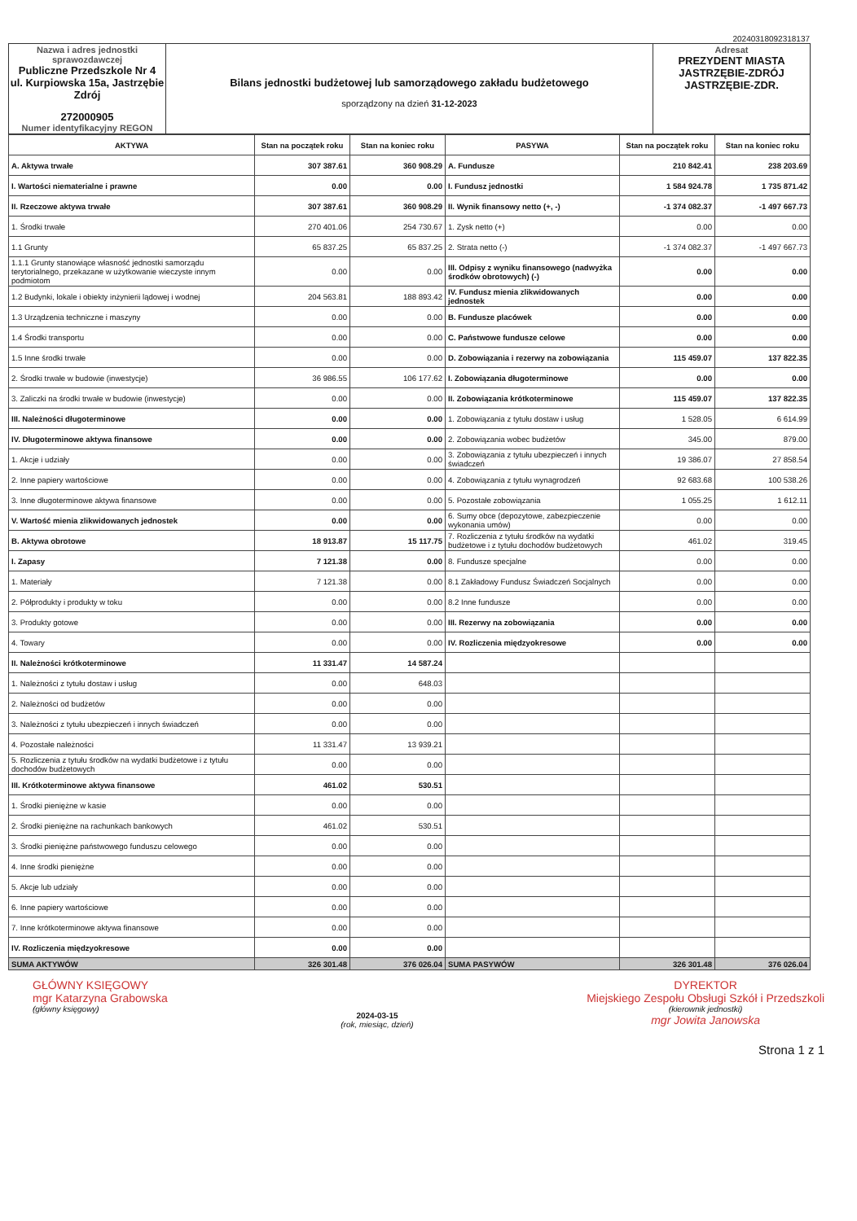20240318092318137
| Nazwa i adres jednostki sprawozdawczej Publiczne Przedszkole Nr 4 ul. Kurpiowska 15a, Jastrzębie Zdrój 272000905 Numer identyfikacyjny REGON | Bilans jednostki budżetowej lub samorządowego zakładu budżetowego sporządzony na dzień 31-12-2023 | Adresat PREZYDENT MIASTA JASTRZĘBIE-ZDRÓJ JASTRZĘBIE-ZDR. |
| AKTYWA | Stan na początek roku | Stan na koniec roku | PASYWA | Stan na początek roku | Stan na koniec roku |
| --- | --- | --- | --- | --- | --- |
| A. Aktywa trwałe | 307 387.61 | 360 908.29 | A. Fundusze | 210 842.41 | 238 203.69 |
| I. Wartości niematerialne i prawne | 0.00 | 0.00 | I. Fundusz jednostki | 1 584 924.78 | 1 735 871.42 |
| II. Rzeczowe aktywa trwałe | 307 387.61 | 360 908.29 | II. Wynik finansowy netto (+, -) | -1 374 082.37 | -1 497 667.73 |
| 1. Środki trwałe | 270 401.06 | 254 730.67 | 1. Zysk netto (+) | 0.00 | 0.00 |
| 1.1 Grunty | 65 837.25 | 65 837.25 | 2. Strata netto (-) | -1 374 082.37 | -1 497 667.73 |
| 1.1.1 Grunty stanowiące własność jednostki samorządu terytorialnego, przekazane w użytkowanie wieczyste innym podmiotom | 0.00 | 0.00 | III. Odpisy z wyniku finansowego (nadwyżka środków obrotowych) (-) | 0.00 | 0.00 |
| 1.2 Budynki, lokale i obiekty inżynierii lądowej i wodnej | 204 563.81 | 188 893.42 | IV. Fundusz mienia zlikwidowanych jednostek | 0.00 | 0.00 |
| 1.3 Urządzenia techniczne i maszyny | 0.00 | 0.00 | B. Fundusze placówek | 0.00 | 0.00 |
| 1.4 Środki transportu | 0.00 | 0.00 | C. Państwowe fundusze celowe | 0.00 | 0.00 |
| 1.5 Inne środki trwałe | 0.00 | 0.00 | D. Zobowiązania i rezerwy na zobowiązania | 115 459.07 | 137 822.35 |
| 2. Środki trwałe w budowie (inwestycje) | 36 986.55 | 106 177.62 | I. Zobowiązania długoterminowe | 0.00 | 0.00 |
| 3. Zaliczki na środki trwałe w budowie (inwestycje) | 0.00 | 0.00 | II. Zobowiązania krótkoterminowe | 115 459.07 | 137 822.35 |
| III. Należności długoterminowe | 0.00 | 0.00 | 1. Zobowiązania z tytułu dostaw i usług | 1 528.05 | 6 614.99 |
| IV. Długoterminowe aktywa finansowe | 0.00 | 0.00 | 2. Zobowiązania wobec budżetów | 345.00 | 879.00 |
| 1. Akcje i udziały | 0.00 | 0.00 | 3. Zobowiązania z tytułu ubezpieczeń i innych świadczeń | 19 386.07 | 27 858.54 |
| 2. Inne papiery wartościowe | 0.00 | 0.00 | 4. Zobowiązania z tytułu wynagrodzeń | 92 683.68 | 100 538.26 |
| 3. Inne długoterminowe aktywa finansowe | 0.00 | 0.00 | 5. Pozostałe zobowiązania | 1 055.25 | 1 612.11 |
| V. Wartość mienia zlikwidowanych jednostek | 0.00 | 0.00 | 6. Sumy obce (depozytowe, zabezpieczenie wykonania umów) | 0.00 | 0.00 |
| B. Aktywa obrotowe | 18 913.87 | 15 117.75 | 7. Rozliczenia z tytułu środków na wydatki budżetowe i z tytułu dochodów budżetowych | 461.02 | 319.45 |
| I. Zapasy | 7 121.38 | 0.00 | 8. Fundusze specjalne | 0.00 | 0.00 |
| 1. Materiały | 7 121.38 | 0.00 | 8.1 Zakładowy Fundusz Świadczeń Socjalnych | 0.00 | 0.00 |
| 2. Półprodukty i produkty w toku | 0.00 | 0.00 | 8.2 Inne fundusze | 0.00 | 0.00 |
| 3. Produkty gotowe | 0.00 | 0.00 | III. Rezerwy na zobowiązania | 0.00 | 0.00 |
| 4. Towary | 0.00 | 0.00 | IV. Rozliczenia międzyokresowe | 0.00 | 0.00 |
| II. Należności krótkoterminowe | 11 331.47 | 14 587.24 | | | |
| 1. Należności z tytułu dostaw i usług | 0.00 | 648.03 | | | |
| 2. Należności od budżetów | 0.00 | 0.00 | | | |
| 3. Należności z tytułu ubezpieczeń i innych świadczeń | 0.00 | 0.00 | | | |
| 4. Pozostałe należności | 11 331.47 | 13 939.21 | | | |
| 5. Rozliczenia z tytułu środków na wydatki budżetowe i z tytułu dochodów budżetowych | 0.00 | 0.00 | | | |
| III. Krótkoterminowe aktywa finansowe | 461.02 | 530.51 | | | |
| 1. Środki pieniężne w kasie | 0.00 | 0.00 | | | |
| 2. Środki pieniężne na rachunkach bankowych | 461.02 | 530.51 | | | |
| 3. Środki pieniężne państwowego funduszu celowego | 0.00 | 0.00 | | | |
| 4. Inne środki pieniężne | 0.00 | 0.00 | | | |
| 5. Akcje lub udziały | 0.00 | 0.00 | | | |
| 6. Inne papiery wartościowe | 0.00 | 0.00 | | | |
| 7. Inne krótkoterminowe aktywa finansowe | 0.00 | 0.00 | | | |
| IV. Rozliczenia międzyokresowe | 0.00 | 0.00 | | | |
| SUMA AKTYWÓW | 326 301.48 | 376 026.04 | SUMA PASYWÓW | 326 301.48 | 376 026.04 |
GŁÓWNY KSIĘGOWY
mgr Katarzyna Grabowska
(główny księgowy)
2024-03-15
(rok, miesiąc, dzień)
DYREKTOR
Miejskiego Zespołu Obsługi Szkół i Przedszkoli
(kierownik jednostki)
mgr Jowita Janowska
Strona 1 z 1